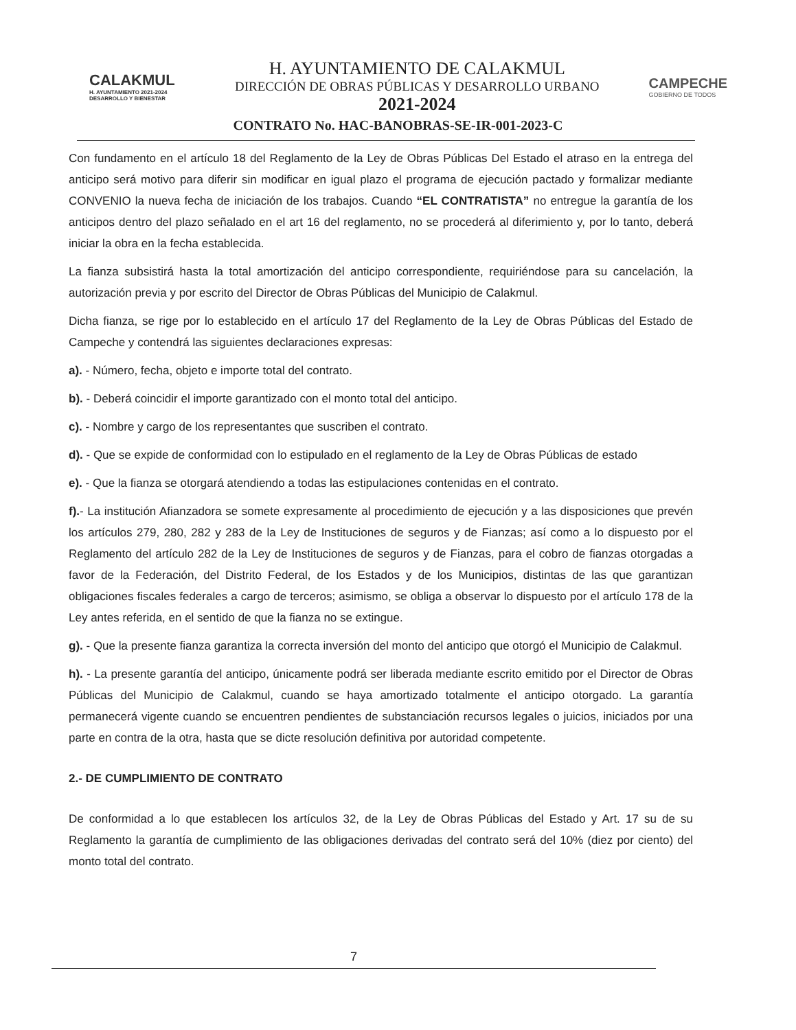CALAKMUL
H. AYUNTAMIENTO 2021-2024
DESARROLLO Y BIENESTAR
H. AYUNTAMIENTO DE CALAKMUL
DIRECCIÓN DE OBRAS PÚBLICAS Y DESARROLLO URBANO
2021-2024
CAMPECHE
GOBIERNO DE TODOS
CONTRATO No. HAC-BANOBRAS-SE-IR-001-2023-C
Con fundamento en el artículo 18 del Reglamento de la Ley de Obras Públicas Del Estado el atraso en la entrega del anticipo será motivo para diferir sin modificar en igual plazo el programa de ejecución pactado y formalizar mediante CONVENIO la nueva fecha de iniciación de los trabajos. Cuando “EL CONTRATISTA” no entregue la garantía de los anticipos dentro del plazo señalado en el art 16 del reglamento, no se procederá al diferimiento y, por lo tanto, deberá iniciar la obra en la fecha establecida.
La fianza subsistirá hasta la total amortización del anticipo correspondiente, requiriéndose para su cancelación, la autorización previa y por escrito del Director de Obras Públicas del Municipio de Calakmul.
Dicha fianza, se rige por lo establecido en el artículo 17 del Reglamento de la Ley de Obras Públicas del Estado de Campeche y contendrá las siguientes declaraciones expresas:
a). - Número, fecha, objeto e importe total del contrato.
b). - Deberá coincidir el importe garantizado con el monto total del anticipo.
c). - Nombre y cargo de los representantes que suscriben el contrato.
d). - Que se expide de conformidad con lo estipulado en el reglamento de la Ley de Obras Públicas de estado
e). - Que la fianza se otorgará atendiendo a todas las estipulaciones contenidas en el contrato.
f).- La institución Afianzadora se somete expresamente al procedimiento de ejecución y a las disposiciones que prevén los artículos 279, 280, 282 y 283 de la Ley de Instituciones de seguros y de Fianzas; así como a lo dispuesto por el Reglamento del artículo 282 de la Ley de Instituciones de seguros y de Fianzas, para el cobro de fianzas otorgadas a favor de la Federación, del Distrito Federal, de los Estados y de los Municipios, distintas de las que garantizan obligaciones fiscales federales a cargo de terceros; asimismo, se obliga a observar lo dispuesto por el artículo 178 de la Ley antes referida, en el sentido de que la fianza no se extingue.
g). - Que la presente fianza garantiza la correcta inversión del monto del anticipo que otorgó el Municipio de Calakmul.
h). - La presente garantía del anticipo, únicamente podrá ser liberada mediante escrito emitido por el Director de Obras Públicas del Municipio de Calakmul, cuando se haya amortizado totalmente el anticipo otorgado. La garantía permanecerá vigente cuando se encuentren pendientes de substanciación recursos legales o juicios, iniciados por una parte en contra de la otra, hasta que se dicte resolución definitiva por autoridad competente.
2.- DE CUMPLIMIENTO DE CONTRATO
De conformidad a lo que establecen los artículos 32, de la Ley de Obras Públicas del Estado y Art. 17 su de su Reglamento la garantía de cumplimiento de las obligaciones derivadas del contrato será del 10% (diez por ciento) del monto total del contrato.
7